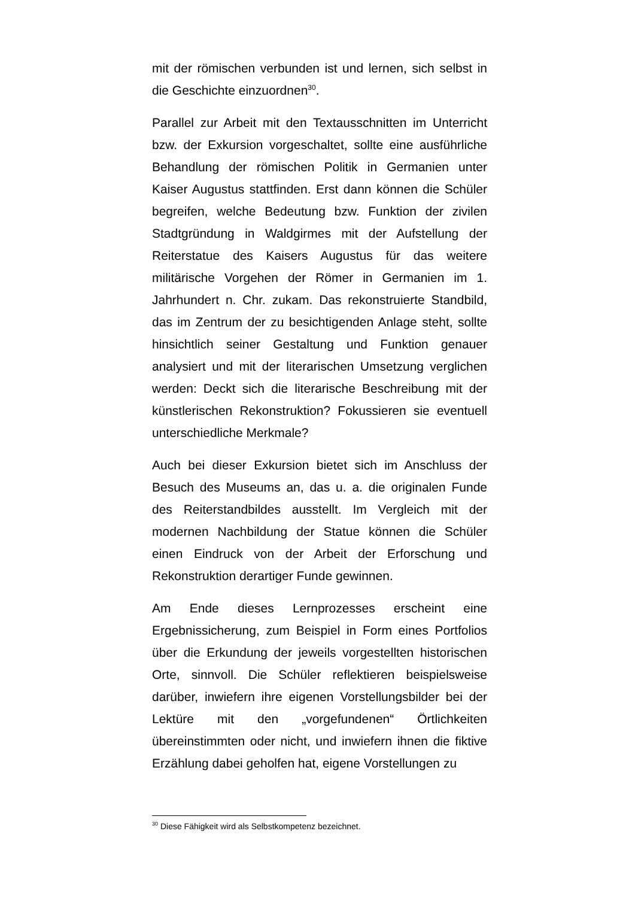mit der römischen verbunden ist und lernen, sich selbst in die Geschichte einzuordnen<sup>30</sup>.
Parallel zur Arbeit mit den Textausschnitten im Unterricht bzw. der Exkursion vorgeschaltet, sollte eine ausführliche Behandlung der römischen Politik in Germanien unter Kaiser Augustus stattfinden. Erst dann können die Schüler begreifen, welche Bedeutung bzw. Funktion der zivilen Stadtgründung in Waldgirmes mit der Aufstellung der Reiterstatue des Kaisers Augustus für das weitere militärische Vorgehen der Römer in Germanien im 1. Jahrhundert n. Chr. zukam. Das rekonstruierte Standbild, das im Zentrum der zu besichtigenden Anlage steht, sollte hinsichtlich seiner Gestaltung und Funktion genauer analysiert und mit der literarischen Umsetzung verglichen werden: Deckt sich die literarische Beschreibung mit der künstlerischen Rekonstruktion? Fokussieren sie eventuell unterschiedliche Merkmale?
Auch bei dieser Exkursion bietet sich im Anschluss der Besuch des Museums an, das u. a. die originalen Funde des Reiterstandbildes ausstellt. Im Vergleich mit der modernen Nachbildung der Statue können die Schüler einen Eindruck von der Arbeit der Erforschung und Rekonstruktion derartiger Funde gewinnen.
Am Ende dieses Lernprozesses erscheint eine Ergebnissicherung, zum Beispiel in Form eines Portfolios über die Erkundung der jeweils vorgestellten historischen Orte, sinnvoll. Die Schüler reflektieren beispielsweise darüber, inwiefern ihre eigenen Vorstellungsbilder bei der Lektüre mit den „vorgefundenen“ Örtlichkeiten übereinstimmten oder nicht, und inwiefern ihnen die fiktive Erzählung dabei geholfen hat, eigene Vorstellungen zu
<sup>30</sup> Diese Fähigkeit wird als Selbstkompetenz bezeichnet.